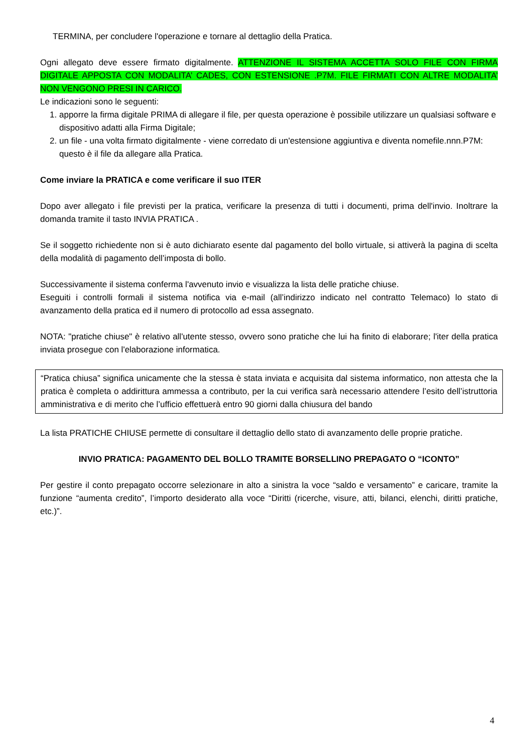TERMINA, per concludere l'operazione e tornare al dettaglio della Pratica.
Ogni allegato deve essere firmato digitalmente. ATTENZIONE IL SISTEMA ACCETTA SOLO FILE CON FIRMA DIGITALE APPOSTA CON MODALITA’ CADES, CON ESTENSIONE .P7M. FILE FIRMATI CON ALTRE MODALITA’ NON VENGONO PRESI IN CARICO.
Le indicazioni sono le seguenti:
1. apporre la firma digitale PRIMA di allegare il file, per questa operazione è possibile utilizzare un qualsiasi software e dispositivo adatti alla Firma Digitale;
2. un file - una volta firmato digitalmente - viene corredato di un'estensione aggiuntiva e diventa nomefile.nnn.P7M: questo è il file da allegare alla Pratica.
Come inviare la PRATICA e come verificare il suo ITER
Dopo aver allegato i file previsti per la pratica, verificare la presenza di tutti i documenti, prima dell'invio. Inoltrare la domanda tramite il tasto INVIA PRATICA .
Se il soggetto richiedente non si è auto dichiarato esente dal pagamento del bollo virtuale, si attiverà la pagina di scelta della modalità di pagamento dell’imposta di bollo.
Successivamente il sistema conferma l'avvenuto invio e visualizza la lista delle pratiche chiuse.
Eseguiti i controlli formali il sistema notifica via e-mail (all’indirizzo indicato nel contratto Telemaco) lo stato di avanzamento della pratica ed il numero di protocollo ad essa assegnato.
NOTA: "pratiche chiuse" è relativo all'utente stesso, ovvero sono pratiche che lui ha finito di elaborare; l'iter della pratica inviata prosegue con l'elaborazione informatica.
“Pratica chiusa” significa unicamente che la stessa è stata inviata e acquisita dal sistema informatico, non attesta che la pratica è completa o addirittura ammessa a contributo, per la cui verifica sarà necessario attendere l’esito dell’istruttoria amministrativa e di merito che l’ufficio effettuerà entro 90 giorni dalla chiusura del bando
La lista PRATICHE CHIUSE permette di consultare il dettaglio dello stato di avanzamento delle proprie pratiche.
INVIO PRATICA: PAGAMENTO DEL BOLLO TRAMITE BORSELLINO PREPAGATO O “ICONTO”
Per gestire il conto prepagato occorre selezionare in alto a sinistra la voce “saldo e versamento” e caricare, tramite la funzione “aumenta credito”, l’importo desiderato alla voce “Diritti (ricerche, visure, atti, bilanci, elenchi, diritti pratiche, etc.)”.
4